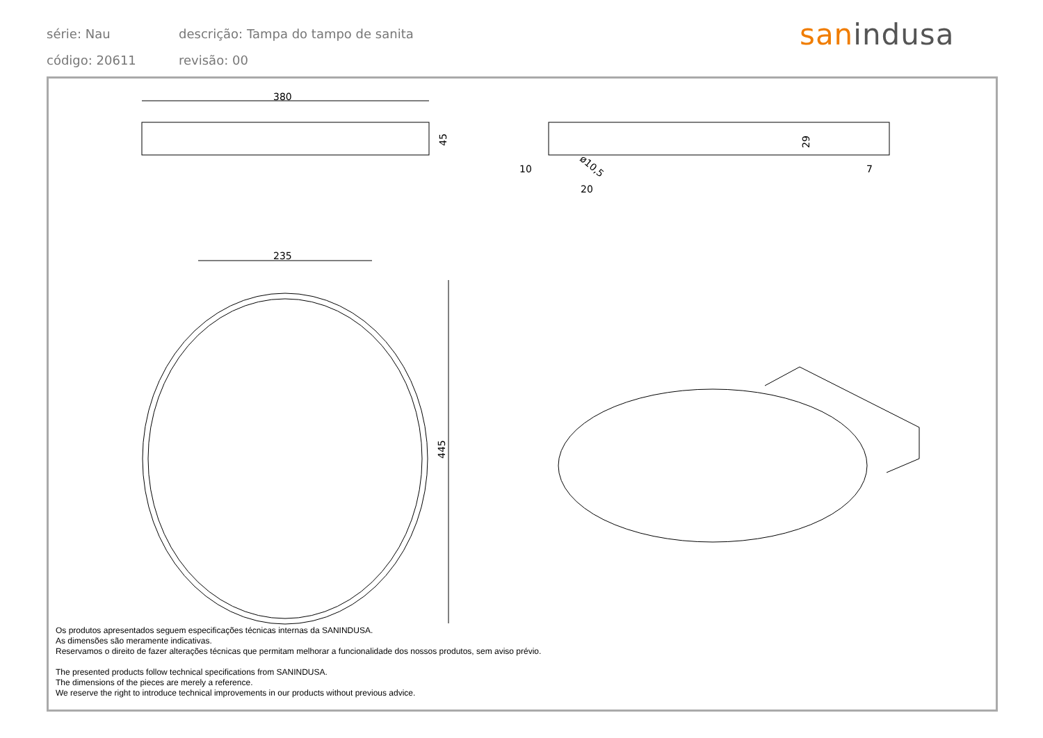série: Nau descrição: Tampa do tampo de sanita
código: 20611 revisão: 00
sanindusa
380
45
29
10
20
7
ø10,5
235
445
Os produtos apresentados seguem especificações técnicas internas da SANINDUSA.
As dimensões são meramente indicativas.
Reservamos o direito de fazer alterações técnicas que permitam melhorar a funcionalidade dos nossos produtos, sem aviso prévio.
The presented products follow technical specifications from SANINDUSA.
The dimensions of the pieces are merely a reference.
We reserve the right to introduce technical improvements in our products without previous advice.